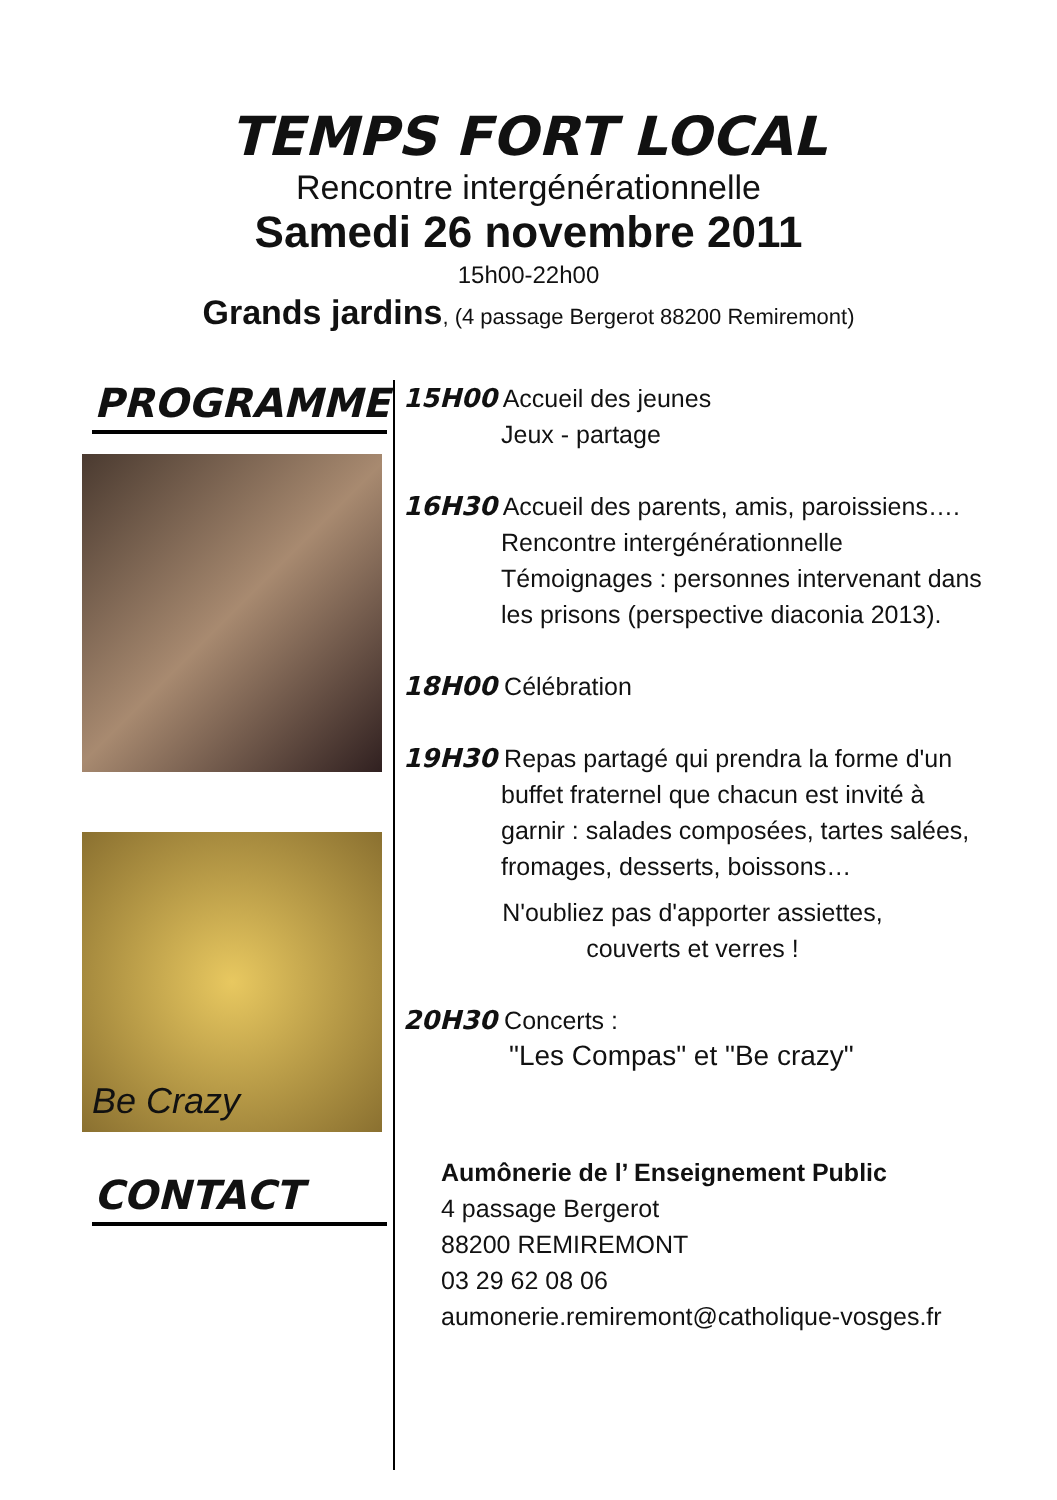TEMPS FORT LOCAL
Rencontre intergénérationnelle
Samedi 26 novembre 2011
15h00-22h00
Grands jardins, (4 passage Bergerot 88200 Remiremont)
PROGRAMME
Be Crazy
CONTACT
15H00 Accueil des jeunes
Jeux - partage
16H30 Accueil des parents, amis, paroissiens….
Rencontre intergénérationnelle
Témoignages : personnes intervenant dans
les prisons (perspective diaconia 2013).
18H00 Célébration
19H30 Repas partagé qui prendra la forme d'un
buffet fraternel que chacun est invité à
garnir : salades composées, tartes salées,
fromages, desserts, boissons…
N'oubliez pas d'apporter assiettes,
couverts et verres !
20H30 Concerts :
"Les Compas" et "Be crazy"
Aumônerie de l’ Enseignement Public
4 passage Bergerot
88200 REMIREMONT
03 29 62 08 06
aumonerie.remiremont@catholique-vosges.fr